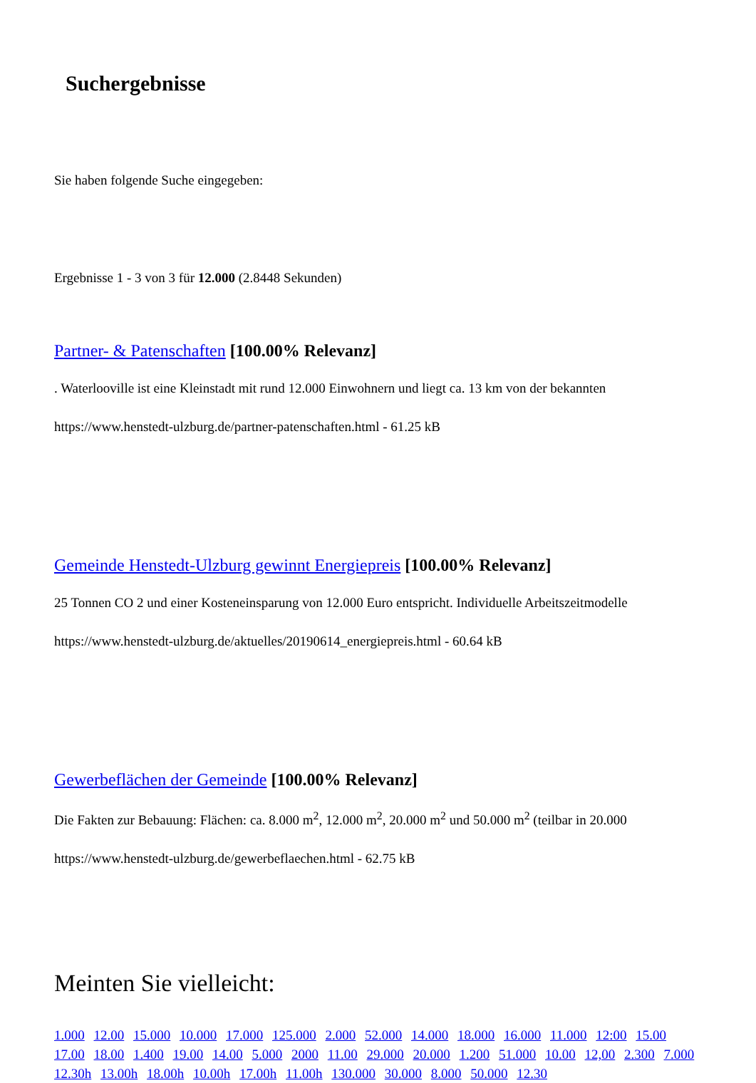Suchergebnisse
Sie haben folgende Suche eingegeben:
Ergebnisse 1 - 3 von 3 für 12.000 (2.8448 Sekunden)
Partner- & Patenschaften [100.00% Relevanz]
. Waterlooville ist eine Kleinstadt mit rund 12.000 Einwohnern und liegt ca. 13 km von der bekannten
https://www.henstedt-ulzburg.de/partner-patenschaften.html - 61.25 kB
Gemeinde Henstedt-Ulzburg gewinnt Energiepreis [100.00% Relevanz]
25 Tonnen CO 2 und einer Kosteneinsparung von 12.000 Euro entspricht. Individuelle Arbeitszeitmodelle
https://www.henstedt-ulzburg.de/aktuelles/20190614_energiepreis.html - 60.64 kB
Gewerbeflächen der Gemeinde [100.00% Relevanz]
Die Fakten zur Bebauung: Flächen: ca. 8.000 m<sup>2</sup>, 12.000 m<sup>2</sup>, 20.000 m<sup>2</sup> und 50.000 m<sup>2</sup> (teilbar in 20.000
https://www.henstedt-ulzburg.de/gewerbeflaechen.html - 62.75 kB
Meinten Sie vielleicht:
1.000 12.00 15.000 10.000 17.000 125.000 2.000 52.000 14.000 18.000 16.000 11.000 12:00 15.00 17.00 18.00 1.400 19.00 14.00 5.000 2000 11.00 29.000 20.000 1.200 51.000 10.00 12,00 2.300 7.000 12.30h 13.00h 18.00h 10.00h 17.00h 11.00h 130.000 30.000 8.000 50.000 12.30